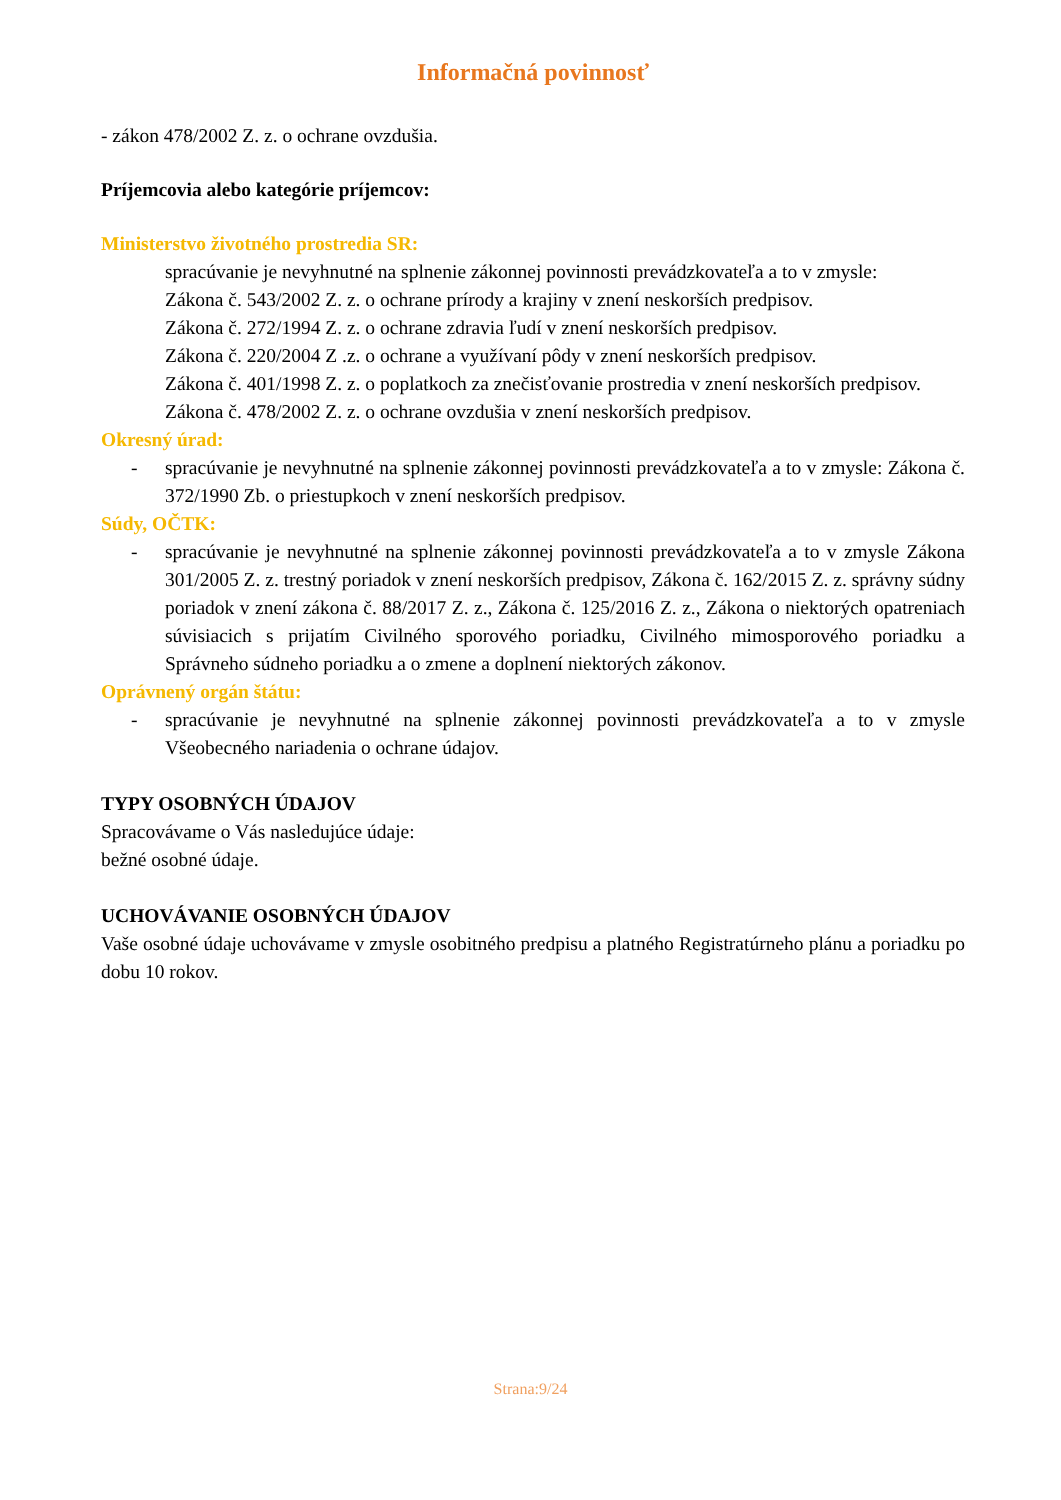Informačná povinnosť
- zákon 478/2002 Z. z. o ochrane ovzdušia.
Príjemcovia alebo kategórie príjemcov:
Ministerstvo životného prostredia SR:
spracúvanie je nevyhnutné na splnenie zákonnej povinnosti prevádzkovateľa a to v zmysle:
Zákona č. 543/2002 Z. z. o ochrane prírody a krajiny v znení neskorších predpisov.
Zákona č. 272/1994 Z. z. o ochrane zdravia ľudí v znení neskorších predpisov.
Zákona č. 220/2004 Z .z. o ochrane a využívaní pôdy v znení neskorších predpisov.
Zákona č. 401/1998 Z. z. o poplatkoch za znečisťovanie prostredia v znení neskorších predpisov.
Zákona č. 478/2002 Z. z. o ochrane ovzdušia v znení neskorších predpisov.
Okresný úrad:
- spracúvanie je nevyhnutné na splnenie zákonnej povinnosti prevádzkovateľa a to v zmysle: Zákona č. 372/1990 Zb. o priestupkoch v znení neskorších predpisov.
Súdy, OČTK:
- spracúvanie je nevyhnutné na splnenie zákonnej povinnosti prevádzkovateľa a to v zmysle Zákona 301/2005 Z. z. trestný poriadok v znení neskorších predpisov, Zákona č. 162/2015 Z. z. správny súdny poriadok v znení zákona č. 88/2017 Z. z., Zákona č. 125/2016 Z. z., Zákona o niektorých opatreniach súvisiacich s prijatím Civilného sporového poriadku, Civilného mimosporového poriadku a Správneho súdneho poriadku a o zmene a doplnení niektorých zákonov.
Oprávnený orgán štátu:
- spracúvanie je nevyhnutné na splnenie zákonnej povinnosti prevádzkovateľa a to v zmysle Všeobecného nariadenia o ochrane údajov.
TYPY OSOBNÝCH ÚDAJOV
Spracovávame o Vás nasledujúce údaje:
bežné osobné údaje.
UCHOVÁVANIE OSOBNÝCH ÚDAJOV
Vaše osobné údaje uchovávame v zmysle osobitného predpisu a platného Registratúrneho plánu a poriadku po dobu 10 rokov.
Strana:9/24